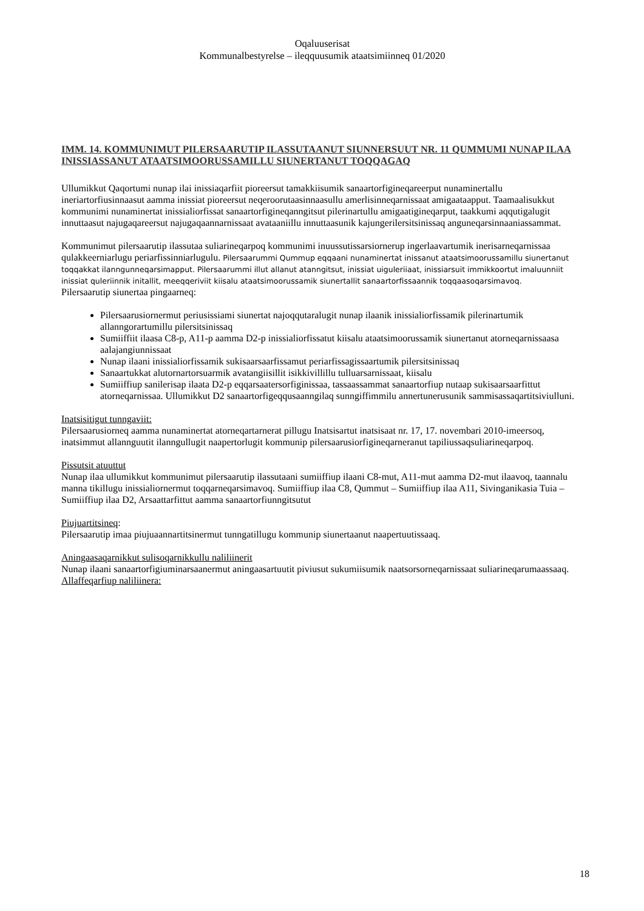Oqaluuserisat
Kommunalbestyrelse – ileqquusumik ataatsimiinneq 01/2020
IMM. 14. KOMMUNIMUT PILERSAARUTIP ILASSUTAANUT SIUNNERSUUT NR. 11 QUMMUMI NUNAP ILAA INISSIASSANUT ATAATSIMOORUSSAMILLU SIUNERTANUT TOQQAGAQ
Ullumikkut Qaqortumi nunap ilai inissiaqarfiit pioreersut tamakkiisumik sanaartorfigineqareerput nunaminertallu ineriartorfiusinnaasut aamma inissiat pioreersut neqeroorutaasinnaasullu amerlisinneqarnissaat amigaataapput. Taamaalisukkut kommunimi nunaminertat inissialiorfissat sanaartorfigineqanngitsut pilerinartullu amigaatigineqarput, taakkumi aqqutigalugit innuttaasut najugaqareersut najugaqaannarnissaat avataaniillu innuttaasunik kajungerilersitsinissaq anguneqarsinnaaniassammat.
Kommunimut pilersaarutip ilassutaa suliarineqarpoq kommunimi inuussutissarsiornerup ingerlaavartumik inerisarneqarnissaa qulakkeerniarlugu periarfissinniarlugulu. Pilersaarummi Qummup eqqaani nunaminertat inissanut ataatsimoorussamillu siunertanut toqqakkat ilanngunneqarsimapput. Pilersaarummi illut allanut atanngitsut, inissiat uiguleriiaat, inissiarsuit immikkoortut imaluunniit inissiat quleriinnik initallit, meeqqeriviit kiisalu ataatsimoorussamik siunertallit sanaartorfissaannik toqqaasoqarsimavoq.
Pilersaarutip siunertaa pingaarneq:
Pilersaarusiornermut periusissiami siunertat najoqqutaralugit nunap ilaanik inissialiorfissamik pilerinartumik allanngorartumillu pilersitsinissaq
Sumiiffiit ilaasa C8-p, A11-p aamma D2-p inissialiorfissatut kiisalu ataatsimoorussamik siunertanut atorneqarnissaasa aalajangiunnissaat
Nunap ilaani inissialiorfissamik sukisaarsaarfissamut periarfissagissaartumik pilersitsinissaq
Sanaartukkat alutornartorsuarmik avatangiisillit isikkivillillu tulluarsarnissaat, kiisalu
Sumiiffiup sanilerisap ilaata D2-p eqqarsaatersorfiginissaa, tassaassammat sanaartorfiup nutaap sukisaarsaarfittut atorneqarnissaa. Ullumikkut D2 sanaartorfigeqqusaanngilaq sunngiffimmilu annertunerusunik sammisassaqartitsiviulluni.
Inatsisitigut tunngaviit:
Pilersaarusiorneq aamma nunaminertat atorneqartarnerat pillugu Inatsisartut inatsisaat nr. 17, 17. novembari 2010-imeersoq, inatsimmut allannguutit ilanngullugit naapertorlugit kommunip pilersaarusiorfigineqarneranut tapiliussaqsuliarineqarpoq.
Pissutsit atuuttut
Nunap ilaa ullumikkut kommunimut pilersaarutip ilassutaani sumiiffiup ilaani C8-mut, A11-mut aamma D2-mut ilaavoq, taannalu manna tikillugu inissialiornermut toqqarneqarsimavoq. Sumiiffiup ilaa C8, Qummut – Sumiiffiup ilaa A11, Sivinganikasia Tuia – Sumiiffiup ilaa D2, Arsaattarfittut aamma sanaartorfiunngitsutut
Piujuartitsineq:
Pilersaarutip imaa piujuaannartitsinermut tunngatillugu kommunip siunertaanut naapertuutissaaq.
Aningaasaqarnikkut sulisoqarnikkullu naliliinerit
Nunap ilaani sanaartorfigiuminarsaanermut aningaasartuutit piviusut sukumiisumik naatsorsorneqarnissaat suliarineqarumaassaaq.
Allaffeqarfiup naliliinera:
18